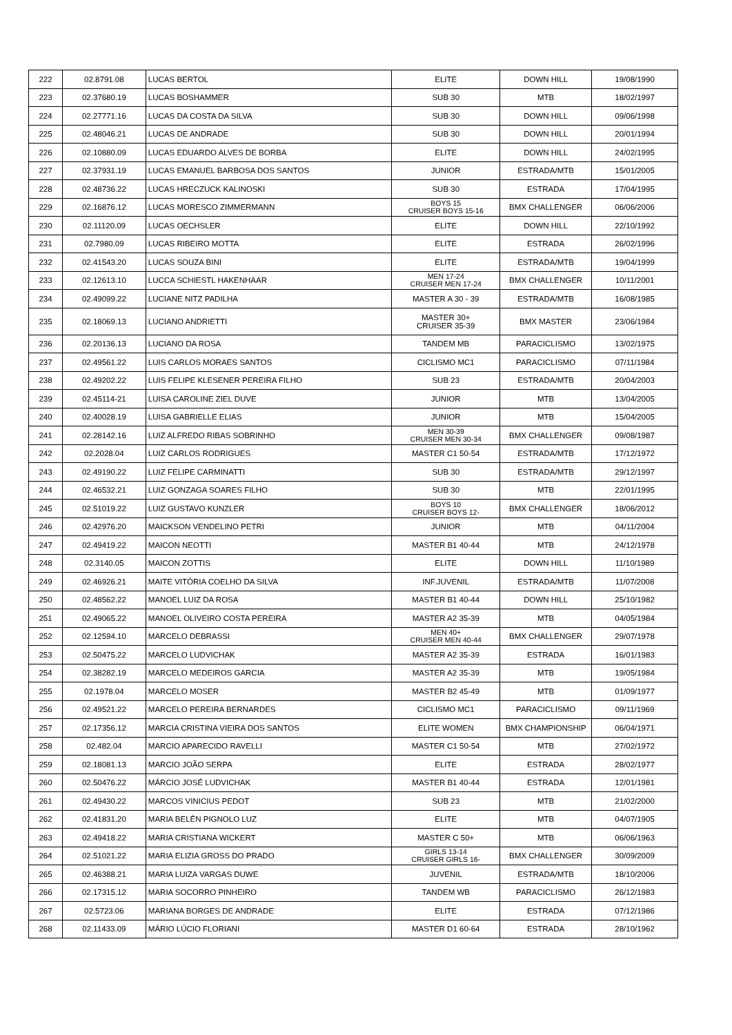| 222 | 02.8791.08 | LUCAS BERTOL | ELITE | DOWN HILL | 19/08/1990 |
| 223 | 02.37680.19 | LUCAS BOSHAMMER | SUB 30 | MTB | 18/02/1997 |
| 224 | 02.27771.16 | LUCAS DA COSTA DA SILVA | SUB 30 | DOWN HILL | 09/06/1998 |
| 225 | 02.48046.21 | LUCAS DE ANDRADE | SUB 30 | DOWN HILL | 20/01/1994 |
| 226 | 02.10880.09 | LUCAS EDUARDO ALVES DE BORBA | ELITE | DOWN HILL | 24/02/1995 |
| 227 | 02.37931.19 | LUCAS EMANUEL BARBOSA DOS SANTOS | JUNIOR | ESTRADA/MTB | 15/01/2005 |
| 228 | 02.48736.22 | LUCAS HRECZUCK KALINOSKI | SUB 30 | ESTRADA | 17/04/1995 |
| 229 | 02.16876.12 | LUCAS MORESCO ZIMMERMANN | BOYS 15 CRUISER BOYS 15-16 | BMX CHALLENGER | 06/06/2006 |
| 230 | 02.11120.09 | LUCAS OECHSLER | ELITE | DOWN HILL | 22/10/1992 |
| 231 | 02.7980.09 | LUCAS RIBEIRO MOTTA | ELITE | ESTRADA | 26/02/1996 |
| 232 | 02.41543.20 | LUCAS SOUZA BINI | ELITE | ESTRADA/MTB | 19/04/1999 |
| 233 | 02.12613.10 | LUCCA SCHIESTL HAKENHAAR | MEN 17-24 CRUISER MEN 17-24 | BMX CHALLENGER | 10/11/2001 |
| 234 | 02.49099.22 | LUCIANE NITZ PADILHA | MASTER A 30 - 39 | ESTRADA/MTB | 16/08/1985 |
| 235 | 02.18069.13 | LUCIANO ANDRIETTI | MASTER 30+ CRUISER 35-39 | BMX MASTER | 23/06/1984 |
| 236 | 02.20136.13 | LUCIANO DA ROSA | TANDEM MB | PARACICLISMO | 13/02/1975 |
| 237 | 02.49561.22 | LUIS CARLOS MORAES SANTOS | CICLISMO MC1 | PARACICLISMO | 07/11/1984 |
| 238 | 02.49202.22 | LUIS FELIPE KLESENER PEREIRA FILHO | SUB 23 | ESTRADA/MTB | 20/04/2003 |
| 239 | 02.45114-21 | LUISA CAROLINE ZIEL DUVE | JUNIOR | MTB | 13/04/2005 |
| 240 | 02.40028.19 | LUISA GABRIELLE ELIAS | JUNIOR | MTB | 15/04/2005 |
| 241 | 02.28142.16 | LUIZ ALFREDO RIBAS SOBRINHO | MEN 30-39 CRUISER MEN 30-34 | BMX CHALLENGER | 09/08/1987 |
| 242 | 02.2028.04 | LUIZ CARLOS RODRIGUES | MASTER C1 50-54 | ESTRADA/MTB | 17/12/1972 |
| 243 | 02.49190.22 | LUIZ FELIPE CARMINATTI | SUB 30 | ESTRADA/MTB | 29/12/1997 |
| 244 | 02.46532.21 | LUIZ GONZAGA SOARES FILHO | SUB 30 | MTB | 22/01/1995 |
| 245 | 02.51019.22 | LUIZ GUSTAVO KUNZLER | BOYS 10 CRUISER BOYS 12- | BMX CHALLENGER | 18/06/2012 |
| 246 | 02.42976.20 | MAICKSON VENDELINO PETRI | JUNIOR | MTB | 04/11/2004 |
| 247 | 02.49419.22 | MAICON NEOTTI | MASTER B1 40-44 | MTB | 24/12/1978 |
| 248 | 02.3140.05 | MAICON ZOTTIS | ELITE | DOWN HILL | 11/10/1989 |
| 249 | 02.46926.21 | MAITE VITÓRIA COELHO DA SILVA | INF.JUVENIL | ESTRADA/MTB | 11/07/2008 |
| 250 | 02.48562.22 | MANOEL LUIZ DA ROSA | MASTER B1 40-44 | DOWN HILL | 25/10/1982 |
| 251 | 02.49065.22 | MANOEL OLIVEIRO COSTA PEREIRA | MASTER A2 35-39 | MTB | 04/05/1984 |
| 252 | 02.12594.10 | MARCELO DEBRASSI | MEN 40+ CRUISER MEN 40-44 | BMX CHALLENGER | 29/07/1978 |
| 253 | 02.50475.22 | MARCELO LUDVICHAK | MASTER A2 35-39 | ESTRADA | 16/01/1983 |
| 254 | 02.38282.19 | MARCELO MEDEIROS GARCIA | MASTER A2 35-39 | MTB | 19/05/1984 |
| 255 | 02.1978.04 | MARCELO MOSER | MASTER B2 45-49 | MTB | 01/09/1977 |
| 256 | 02.49521.22 | MARCELO PEREIRA BERNARDES | CICLISMO MC1 | PARACICLISMO | 09/11/1969 |
| 257 | 02.17356.12 | MARCIA CRISTINA VIEIRA DOS SANTOS | ELITE WOMEN | BMX CHAMPIONSHIP | 06/04/1971 |
| 258 | 02.482.04 | MARCIO APARECIDO RAVELLI | MASTER C1 50-54 | MTB | 27/02/1972 |
| 259 | 02.18081.13 | MARCIO JOÃO SERPA | ELITE | ESTRADA | 28/02/1977 |
| 260 | 02.50476.22 | MÁRCIO JOSÉ LUDVICHAK | MASTER B1 40-44 | ESTRADA | 12/01/1981 |
| 261 | 02.49430.22 | MARCOS VINICIUS PEDOT | SUB 23 | MTB | 21/02/2000 |
| 262 | 02.41831.20 | MARIA BELÉN PIGNOLO LUZ | ELITE | MTB | 04/07/1905 |
| 263 | 02.49418.22 | MARIA CRISTIANA WICKERT | MASTER C 50+ | MTB | 06/06/1963 |
| 264 | 02.51021.22 | MARIA ELIZIA GROSS DO PRADO | GIRLS 13-14 CRUISER GIRLS 16- | BMX CHALLENGER | 30/09/2009 |
| 265 | 02.46388.21 | MARIA LUIZA VARGAS DUWE | JUVENIL | ESTRADA/MTB | 18/10/2006 |
| 266 | 02.17315.12 | MARIA SOCORRO PINHEIRO | TANDEM WB | PARACICLISMO | 26/12/1983 |
| 267 | 02.5723.06 | MARIANA BORGES DE ANDRADE | ELITE | ESTRADA | 07/12/1986 |
| 268 | 02.11433.09 | MÁRIO LÚCIO FLORIANI | MASTER D1 60-64 | ESTRADA | 28/10/1962 |